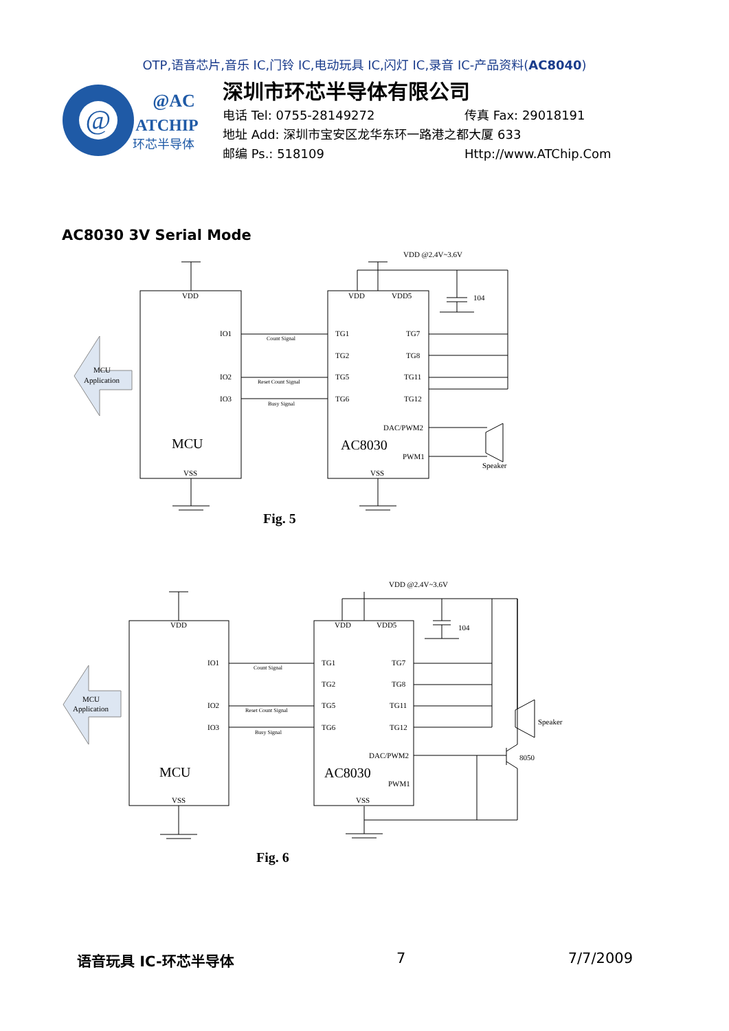OTP,语音芯片,音乐 IC,门铃 IC,电动玩具 IC,闪灯 IC,录音 IC-产品资料(AC8040)
@
@AC
ATCHIP
环芯半导体
深圳市环芯半导体有限公司
电话 Tel: 0755-28149272 传真 Fax: 29018191
地址 Add: 深圳市宝安区龙华东环一路港之都大厦 633
邮编 Ps.: 518109 Http://www.ATChip.Com
AC8030 3V Serial Mode
VDD
VSS
IO1
IO2
IO3
MCU
MCU
Application
Count Signal
Reset Count Signal
Busy Signal
VDD
VDD5
VDD @2.4V~3.6V
104
TG1
TG2
TG5
TG6
TG7
TG8
TG11
TG12
DAC/PWM2
PWM1
AC8030
VSS
Speaker
Fig. 5
VDD
VSS
IO1
IO2
IO3
MCU
MCU
Application
Count Signal
Reset Count Signal
Busy Signal
VDD
VDD5
VDD @2.4V~3.6V
104
TG1
TG2
TG5
TG6
TG7
TG8
TG11
TG12
DAC/PWM2
PWM1
AC8030
VSS
Speaker
8050
Fig. 6
语音玩具 IC-环芯半导体 7 7/7/2009